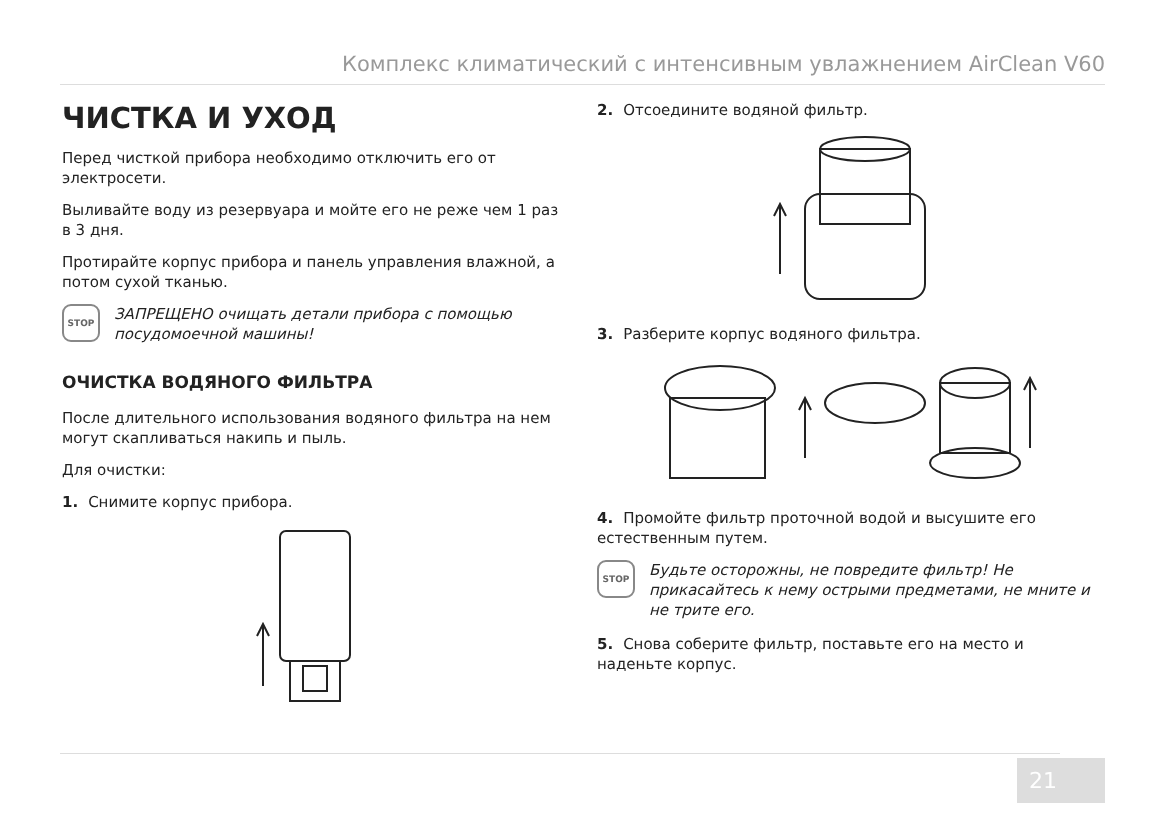Комплекс климатический с интенсивным увлажнением AirClean V60
ЧИСТКА И УХОД
Перед чисткой прибора необходимо отключить его от электросети.
Выливайте воду из резервуара и мойте его не реже чем 1 раз в 3 дня.
Протирайте корпус прибора и панель управления влажной, а потом сухой тканью.
STOP
ЗАПРЕЩЕНО очищать детали прибора с помощью посудомоечной машины!
ОЧИСТКА ВОДЯНОГО ФИЛЬТРА
После длительного использования водяного фильтра на нем могут скапливаться накипь и пыль.
Для очистки:
1. Снимите корпус прибора.
2. Отсоедините водяной фильтр.
3. Разберите корпус водяного фильтра.
4. Промойте фильтр проточной водой и высушите его естественным путем.
STOP
Будьте осторожны, не повредите фильтр! Не прикасайтесь к нему острыми предметами, не мните и не трите его.
5. Снова соберите фильтр, поставьте его на место и наденьте корпус.
21